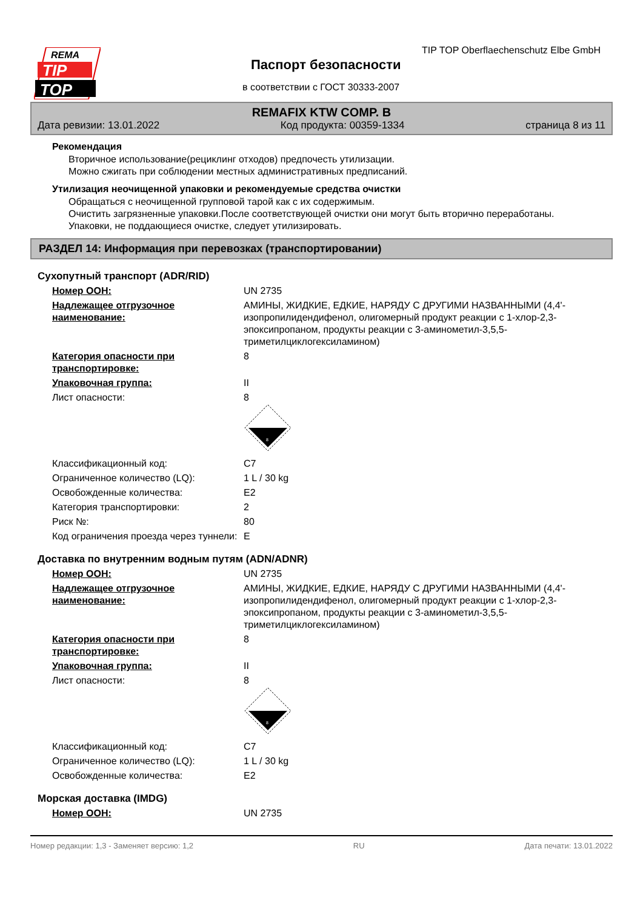REMA
TIP
TOP
TIP TOP Oberflaechenschutz Elbe GmbH
Паспорт безопасности
в соответствии с ГОСТ 30333-2007
REMAFIX KTW COMP. B
Дата ревизии: 13.01.2022 Код продукта: 00359-1334 страница 8 из 11
Рекомендация
Вторичное использование(рециклинг отходов) предпочесть утилизации.
Можно сжигать при соблюдении местных административных предписаний.
Утилизация неочищенной упаковки и рекомендуемые средства очистки
Обращаться с неочищенной групповой тарой как с их содержимым.
Очистить загрязненные упаковки.После соответствующей очистки они могут быть вторично переработаны.
Упаковки, не поддающиеся очистке, следует утилизировать.
РАЗДЕЛ 14: Информация при перевозках (транспортировании)
Сухопутный транспорт (ADR/RID)
Номер ООН: UN 2735
Надлежащее отгрузочное наименование: АМИНЫ, ЖИДКИЕ, ЕДКИЕ, НАРЯДУ С ДРУГИМИ НАЗВАННЫМИ (4,4'-изопропилидендифенол, олигомерный продукт реакции с 1-хлор-2,3-эпоксипропаном, продукты реакции с 3-аминометил-3,5,5-триметилциклогексиламином)
Категория опасности при транспортировке: 8
Упаковочная группа: II
Лист опасности: 8
8
Классификационный код: C7
Ограниченное количество (LQ): 1 L / 30 kg
Освобожденные количества: E2
Категория транспортировки: 2
Риск №: 80
Код ограничения проезда через туннели: E
Доставка по внутренним водным путям (ADN/ADNR)
Номер ООН: UN 2735
Надлежащее отгрузочное наименование: АМИНЫ, ЖИДКИЕ, ЕДКИЕ, НАРЯДУ С ДРУГИМИ НАЗВАННЫМИ (4,4'-изопропилидендифенол, олигомерный продукт реакции с 1-хлор-2,3-эпоксипропаном, продукты реакции с 3-аминометил-3,5,5-триметилциклогексиламином)
Категория опасности при транспортировке: 8
Упаковочная группа: II
Лист опасности: 8
8
Классификационный код: C7
Ограниченное количество (LQ): 1 L / 30 kg
Освобожденные количества: E2
Морская доставка (IMDG)
Номер ООН: UN 2735
Номер редакции: 1,3 - Заменяет версию: 1,2 RU Дата печати: 13.01.2022